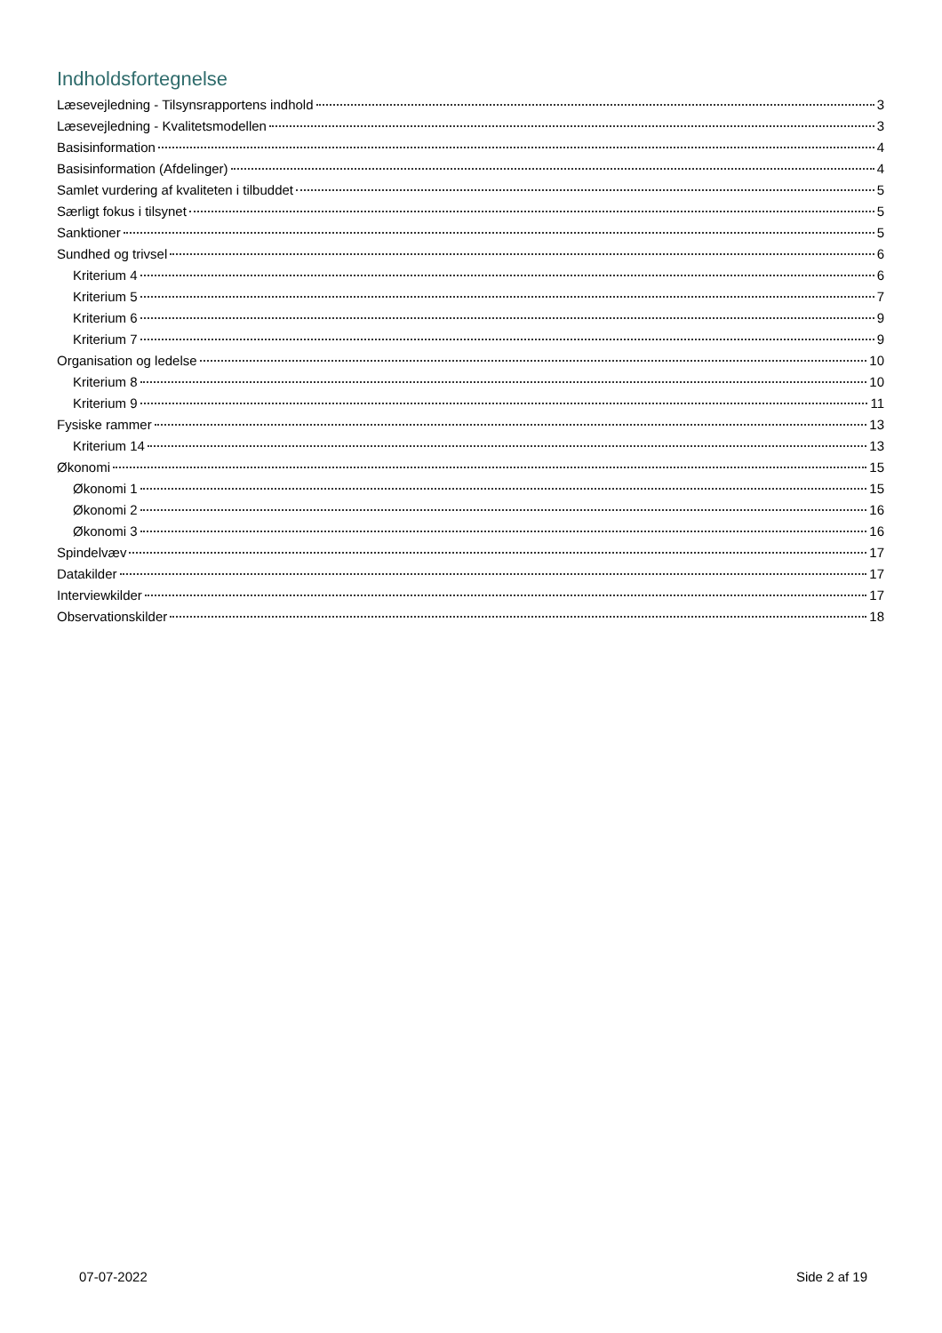Indholdsfortegnelse
Læsevejledning - Tilsynsrapportens indhold 3
Læsevejledning - Kvalitetsmodellen 3
Basisinformation 4
Basisinformation (Afdelinger) 4
Samlet vurdering af kvaliteten i tilbuddet 5
Særligt fokus i tilsynet 5
Sanktioner 5
Sundhed og trivsel 6
Kriterium 4 6
Kriterium 5 7
Kriterium 6 9
Kriterium 7 9
Organisation og ledelse 10
Kriterium 8 10
Kriterium 9 11
Fysiske rammer 13
Kriterium 14 13
Økonomi 15
Økonomi 1 15
Økonomi 2 16
Økonomi 3 16
Spindelvæv 17
Datakilder 17
Interviewkilder 17
Observationskilder 18
07-07-2022 Side 2 af 19